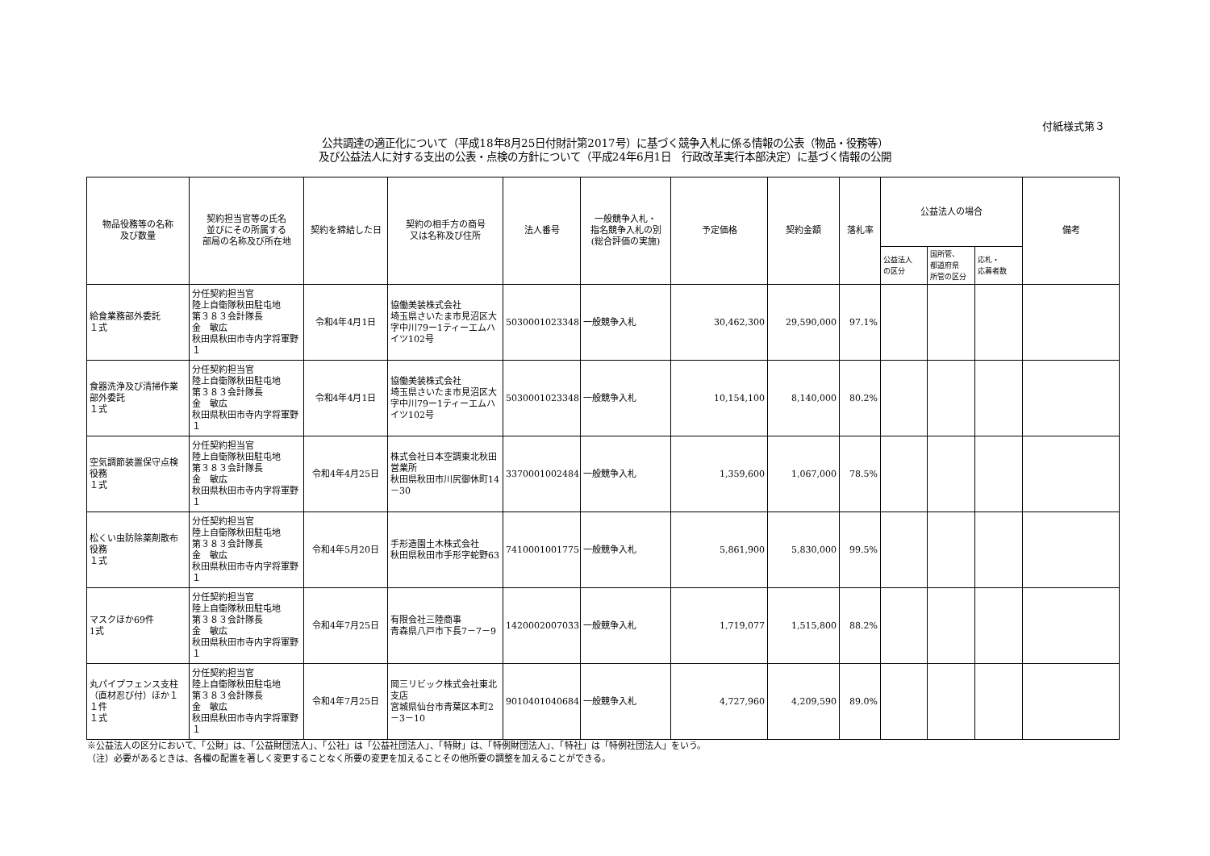付紙様式第３
公共調達の適正化について（平成18年8月25日付財計第2017号）に基づく競争入札に係る情報の公表（物品・役務等）
及び公益法人に対する支出の公表・点検の方針について（平成24年6月1日　行政改革実行本部決定）に基づく情報の公開
| 物品役務等の名称 及び数量 | 契約担当官等の氏名 並びにその所属する 部局の名称及び所在地 | 契約を締結した日 | 契約の相手方の商号 又は名称及び住所 | 法人番号 | 一般競争入札・ 指名競争入札の別 (総合評価の実施) | 予定価格 | 契約金額 | 落札率 | 公益法人の場合 | | | 備考 |
| --- | --- | --- | --- | --- | --- | --- | --- | --- | --- | --- | --- | --- |
| | | | | | | | | | 公益法人 の区分 | 国所管、 都道府県 所管の区分 | 応札・ 応募者数 | |
| 給食業務部外委託 １式 | 分任契約担当官 陸上自衛隊秋田駐屯地 第３８３会計隊長 金 敏広 秋田県秋田市寺内字将軍野１ | 令和4年4月1日 | 協働美装株式会社 埼玉県さいたま市見沼区大字中川79ー1ティーエムハイツ102号 | 5030001023348 | 一般競争入札 | 30,462,300 | 29,590,000 | 97.1% | | | | |
| 食器洗浄及び清掃作業部外委託 １式 | 分任契約担当官 陸上自衛隊秋田駐屯地 第３８３会計隊長 金 敏広 秋田県秋田市寺内字将軍野１ | 令和4年4月1日 | 協働美装株式会社 埼玉県さいたま市見沼区大字中川79ー1ティーエムハイツ102号 | 5030001023348 | 一般競争入札 | 10,154,100 | 8,140,000 | 80.2% | | | | |
| 空気調節装置保守点検役務 １式 | 分任契約担当官 陸上自衛隊秋田駐屯地 第３８３会計隊長 金 敏広 秋田県秋田市寺内字将軍野１ | 令和4年4月25日 | 株式会社日本空調東北秋田営業所 秋田県秋田市川尻御休町14－30 | 3370001002484 | 一般競争入札 | 1,359,600 | 1,067,000 | 78.5% | | | | |
| 松くい虫防除薬剤散布役務 １式 | 分任契約担当官 陸上自衛隊秋田駐屯地 第３８３会計隊長 金 敏広 秋田県秋田市寺内字将軍野１ | 令和4年5月20日 | 手形造園土木株式会社 秋田県秋田市手形字蛇野63 | 7410001001775 | 一般競争入札 | 5,861,900 | 5,830,000 | 99.5% | | | | |
| マスクほか69件 1式 | 分任契約担当官 陸上自衛隊秋田駐屯地 第３８３会計隊長 金 敏広 秋田県秋田市寺内字将軍野１ | 令和4年7月25日 | 有限会社三陸商事 青森県八戸市下長7－7－9 | 1420002007033 | 一般競争入札 | 1,719,077 | 1,515,800 | 88.2% | | | | |
| 丸パイプフェンス支柱（直材忍び付）ほか１１件 １式 | 分任契約担当官 陸上自衛隊秋田駐屯地 第３８３会計隊長 金 敏広 秋田県秋田市寺内字将軍野１ | 令和4年7月25日 | 岡三リビック株式会社東北支店 宮城県仙台市青葉区本町2－3－10 | 9010401040684 | 一般競争入札 | 4,727,960 | 4,209,590 | 89.0% | | | | |
※公益法人の区分において、「公財」は、「公益財団法人」、「公社」は「公益社団法人」、「特財」は、「特例財団法人」、「特社」は「特例社団法人」をいう。
（注）必要があるときは、各欄の配置を著しく変更することなく所要の変更を加えることその他所要の調整を加えることができる。